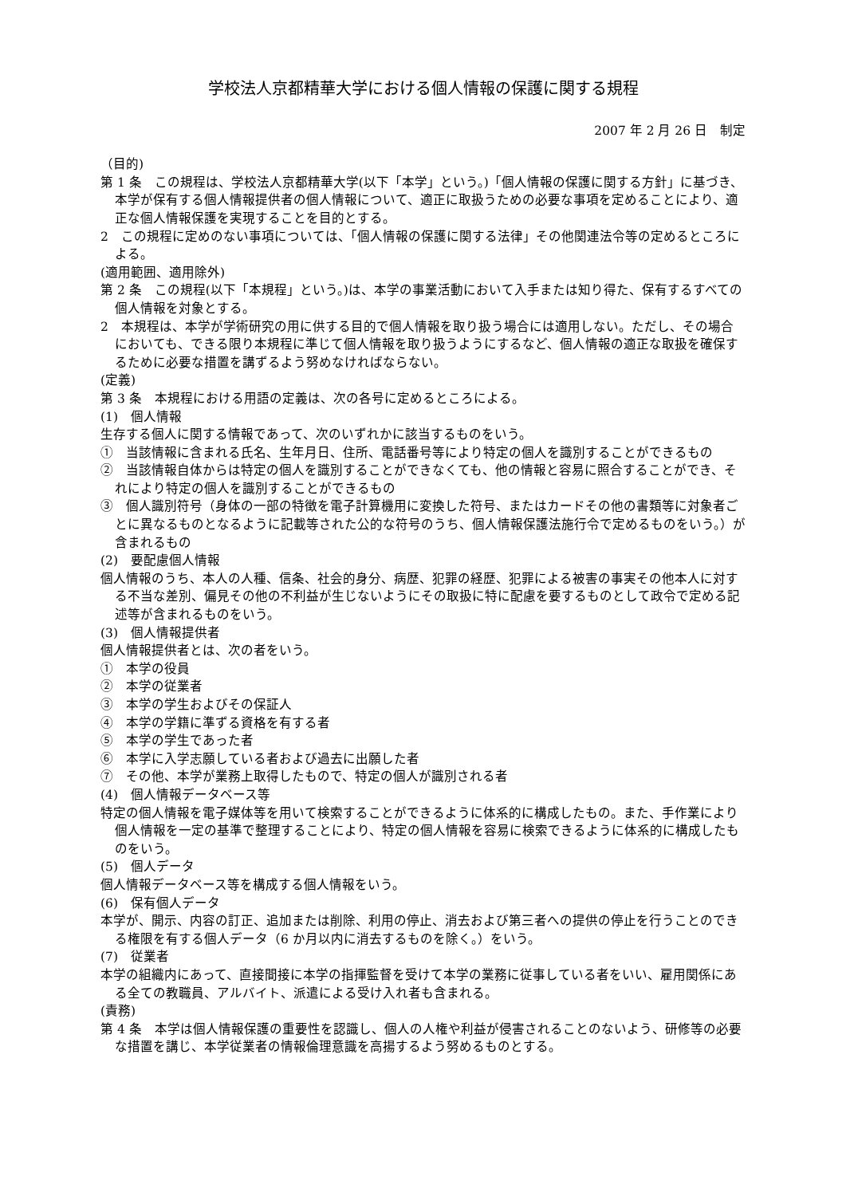学校法人京都精華大学における個人情報の保護に関する規程
2007 年 2 月 26 日　制定
（目的)
第 1 条　この規程は、学校法人京都精華大学(以下「本学」という。)「個人情報の保護に関する方針」に基づき、本学が保有する個人情報提供者の個人情報について、適正に取扱うための必要な事項を定めることにより、適正な個人情報保護を実現することを目的とする。
2　この規程に定めのない事項については、「個人情報の保護に関する法律」その他関連法令等の定めるところによる。
(適用範囲、適用除外)
第 2 条　この規程(以下「本規程」という。)は、本学の事業活動において入手または知り得た、保有するすべての個人情報を対象とする。
2　本規程は、本学が学術研究の用に供する目的で個人情報を取り扱う場合には適用しない。ただし、その場合においても、できる限り本規程に準じて個人情報を取り扱うようにするなど、個人情報の適正な取扱を確保するために必要な措置を講ずるよう努めなければならない。
(定義)
第 3 条　本規程における用語の定義は、次の各号に定めるところによる。
(1)　個人情報
生存する個人に関する情報であって、次のいずれかに該当するものをいう。
①　当該情報に含まれる氏名、生年月日、住所、電話番号等により特定の個人を識別することができるもの
②　当該情報自体からは特定の個人を識別することができなくても、他の情報と容易に照合することができ、それにより特定の個人を識別することができるもの
③　個人識別符号（身体の一部の特徴を電子計算機用に変換した符号、またはカードその他の書類等に対象者ごとに異なるものとなるように記載等された公的な符号のうち、個人情報保護法施行令で定めるものをいう。）が含まれるもの
(2)　要配慮個人情報
個人情報のうち、本人の人種、信条、社会的身分、病歴、犯罪の経歴、犯罪による被害の事実その他本人に対する不当な差別、偏見その他の不利益が生じないようにその取扱に特に配慮を要するものとして政令で定める記述等が含まれるものをいう。
(3)　個人情報提供者
個人情報提供者とは、次の者をいう。
①　本学の役員
②　本学の従業者
③　本学の学生およびその保証人
④　本学の学籍に準ずる資格を有する者
⑤　本学の学生であった者
⑥　本学に入学志願している者および過去に出願した者
⑦　その他、本学が業務上取得したもので、特定の個人が識別される者
(4)　個人情報データベース等
特定の個人情報を電子媒体等を用いて検索することができるように体系的に構成したもの。また、手作業により個人情報を一定の基準で整理することにより、特定の個人情報を容易に検索できるように体系的に構成したものをいう。
(5)　個人データ
個人情報データベース等を構成する個人情報をいう。
(6)　保有個人データ
本学が、開示、内容の訂正、追加または削除、利用の停止、消去および第三者への提供の停止を行うことのできる権限を有する個人データ（6 か月以内に消去するものを除く。）をいう。
(7)　従業者
本学の組織内にあって、直接間接に本学の指揮監督を受けて本学の業務に従事している者をいい、雇用関係にある全ての教職員、アルバイト、派遣による受け入れ者も含まれる。
(責務)
第 4 条　本学は個人情報保護の重要性を認識し、個人の人権や利益が侵害されることのないよう、研修等の必要な措置を講じ、本学従業者の情報倫理意識を高揚するよう努めるものとする。